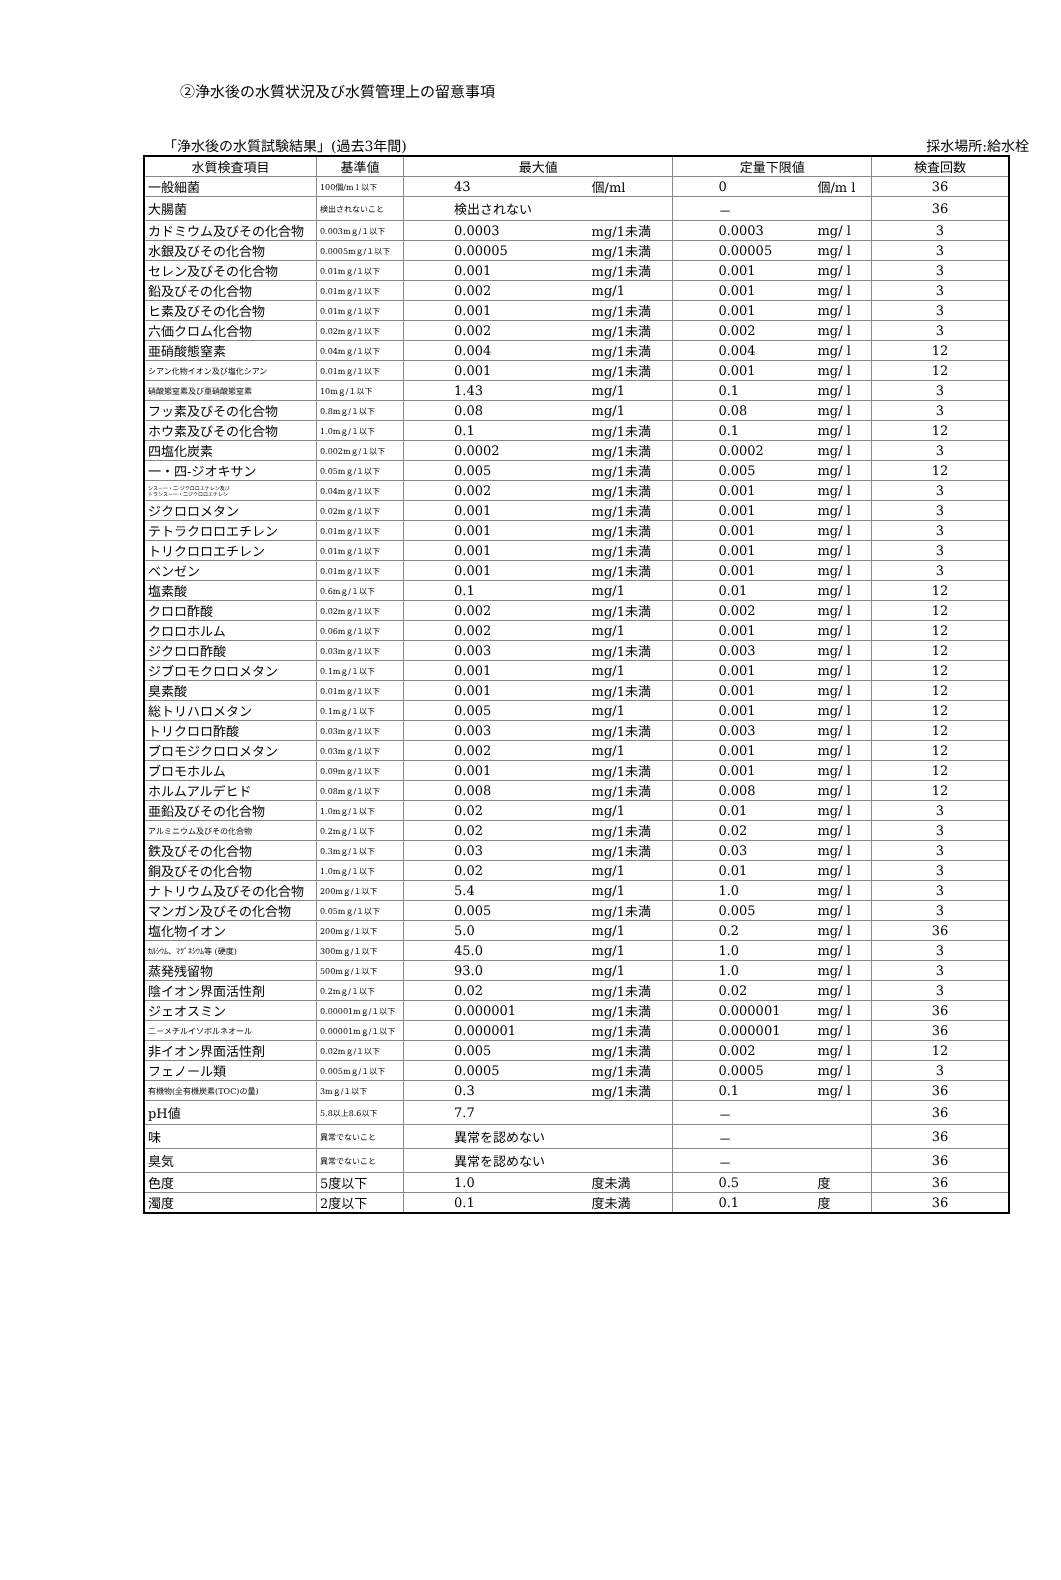②浄水後の水質状況及び水質管理上の留意事項
「浄水後の水質試験結果」(過去3年間) 採水場所:給水栓
| 水質検査項目 | 基準値 | 最大値 | | 定量下限値 | | 検査回数 |
| --- | --- | --- | --- | --- | --- | --- |
| 一般細菌 | 100個/m l 以下 | 43 | 個/ml | 0 | 個/m l | 36 |
| 大腸菌 | 検出されないこと | 検出されない | | － | | 36 |
| カドミウム及びその化合物 | 0.003mｇ/１以下 | 0.0003 | mg/1未満 | 0.0003 | mg/ l | 3 |
| 水銀及びその化合物 | 0.0005mｇ/１以下 | 0.00005 | mg/1未満 | 0.00005 | mg/ l | 3 |
| セレン及びその化合物 | 0.01mｇ/１以下 | 0.001 | mg/1未満 | 0.001 | mg/ l | 3 |
| 鉛及びその化合物 | 0.01mｇ/１以下 | 0.002 | mg/1 | 0.001 | mg/ l | 3 |
| ヒ素及びその化合物 | 0.01mｇ/１以下 | 0.001 | mg/1未満 | 0.001 | mg/ l | 3 |
| 六価クロム化合物 | 0.02mｇ/１以下 | 0.002 | mg/1未満 | 0.002 | mg/ l | 3 |
| 亜硝酸態窒素 | 0.04mｇ/１以下 | 0.004 | mg/1未満 | 0.004 | mg/ l | 12 |
| シアン化物イオン及び塩化シアン | 0.01mｇ/１以下 | 0.001 | mg/1未満 | 0.001 | mg/ l | 12 |
| 硝酸態窒素及び亜硝酸態窒素 | 10mｇ/１以下 | 1.43 | mg/1 | 0.1 | mg/ l | 3 |
| フッ素及びその化合物 | 0.8mｇ/１以下 | 0.08 | mg/1 | 0.08 | mg/ l | 3 |
| ホウ素及びその化合物 | 1.0mｇ/１以下 | 0.1 | mg/1未満 | 0.1 | mg/ l | 12 |
| 四塩化炭素 | 0.002mｇ/１以下 | 0.0002 | mg/1未満 | 0.0002 | mg/ l | 3 |
| 一・四-ジオキサン | 0.05mｇ/１以下 | 0.005 | mg/1未満 | 0.005 | mg/ l | 12 |
| シス－一・二-ジクロロエチレン及び トランス－一・二ジクロロエチレン | 0.04mｇ/１以下 | 0.002 | mg/1未満 | 0.001 | mg/ l | 3 |
| ジクロロメタン | 0.02mｇ/１以下 | 0.001 | mg/1未満 | 0.001 | mg/ l | 3 |
| テトラクロロエチレン | 0.01mｇ/１以下 | 0.001 | mg/1未満 | 0.001 | mg/ l | 3 |
| トリクロロエチレン | 0.01mｇ/１以下 | 0.001 | mg/1未満 | 0.001 | mg/ l | 3 |
| ベンゼン | 0.01mｇ/１以下 | 0.001 | mg/1未満 | 0.001 | mg/ l | 3 |
| 塩素酸 | 0.6mｇ/１以下 | 0.1 | mg/1 | 0.01 | mg/ l | 12 |
| クロロ酢酸 | 0.02mｇ/１以下 | 0.002 | mg/1未満 | 0.002 | mg/ l | 12 |
| クロロホルム | 0.06mｇ/１以下 | 0.002 | mg/1 | 0.001 | mg/ l | 12 |
| ジクロロ酢酸 | 0.03mｇ/１以下 | 0.003 | mg/1未満 | 0.003 | mg/ l | 12 |
| ジブロモクロロメタン | 0.1mｇ/１以下 | 0.001 | mg/1 | 0.001 | mg/ l | 12 |
| 臭素酸 | 0.01mｇ/１以下 | 0.001 | mg/1未満 | 0.001 | mg/ l | 12 |
| 総トリハロメタン | 0.1mｇ/１以下 | 0.005 | mg/1 | 0.001 | mg/ l | 12 |
| トリクロロ酢酸 | 0.03mｇ/１以下 | 0.003 | mg/1未満 | 0.003 | mg/ l | 12 |
| ブロモジクロロメタン | 0.03mｇ/１以下 | 0.002 | mg/1 | 0.001 | mg/ l | 12 |
| ブロモホルム | 0.09mｇ/１以下 | 0.001 | mg/1未満 | 0.001 | mg/ l | 12 |
| ホルムアルデヒド | 0.08mｇ/１以下 | 0.008 | mg/1未満 | 0.008 | mg/ l | 12 |
| 亜鉛及びその化合物 | 1.0mｇ/１以下 | 0.02 | mg/1 | 0.01 | mg/ l | 3 |
| アルミニウム及びその化合物 | 0.2mｇ/１以下 | 0.02 | mg/1未満 | 0.02 | mg/ l | 3 |
| 鉄及びその化合物 | 0.3mｇ/１以下 | 0.03 | mg/1未満 | 0.03 | mg/ l | 3 |
| 銅及びその化合物 | 1.0mｇ/１以下 | 0.02 | mg/1 | 0.01 | mg/ l | 3 |
| ナトリウム及びその化合物 | 200mｇ/１以下 | 5.4 | mg/1 | 1.0 | mg/ l | 3 |
| マンガン及びその化合物 | 0.05mｇ/１以下 | 0.005 | mg/1未満 | 0.005 | mg/ l | 3 |
| 塩化物イオン | 200mｇ/１以下 | 5.0 | mg/1 | 0.2 | mg/ l | 36 |
| ｶﾙｼｳﾑ、ﾏｸﾞﾈｼｳﾑ等 (硬度) | 300mｇ/１以下 | 45.0 | mg/1 | 1.0 | mg/ l | 3 |
| 蒸発残留物 | 500mｇ/１以下 | 93.0 | mg/1 | 1.0 | mg/ l | 3 |
| 陰イオン界面活性剤 | 0.2mｇ/１以下 | 0.02 | mg/1未満 | 0.02 | mg/ l | 3 |
| ジェオスミン | 0.00001mｇ/１以下 | 0.000001 | mg/1未満 | 0.000001 | mg/ l | 36 |
| 二－メチルイソボルネオール | 0.00001mｇ/１以下 | 0.000001 | mg/1未満 | 0.000001 | mg/ l | 36 |
| 非イオン界面活性剤 | 0.02mｇ/１以下 | 0.005 | mg/1未満 | 0.002 | mg/ l | 12 |
| フェノール類 | 0.005mｇ/１以下 | 0.0005 | mg/1未満 | 0.0005 | mg/ l | 3 |
| 有機物(全有機炭素(TOC)の量) | 3mｇ/１以下 | 0.3 | mg/1未満 | 0.1 | mg/ l | 36 |
| pH値 | 5.8以上8.6以下 | 7.7 | | － | | 36 |
| 味 | 異常でないこと | 異常を認めない | | － | | 36 |
| 臭気 | 異常でないこと | 異常を認めない | | － | | 36 |
| 色度 | 5度以下 | 1.0 | 度未満 | 0.5 | 度 | 36 |
| 濁度 | 2度以下 | 0.1 | 度未満 | 0.1 | 度 | 36 |